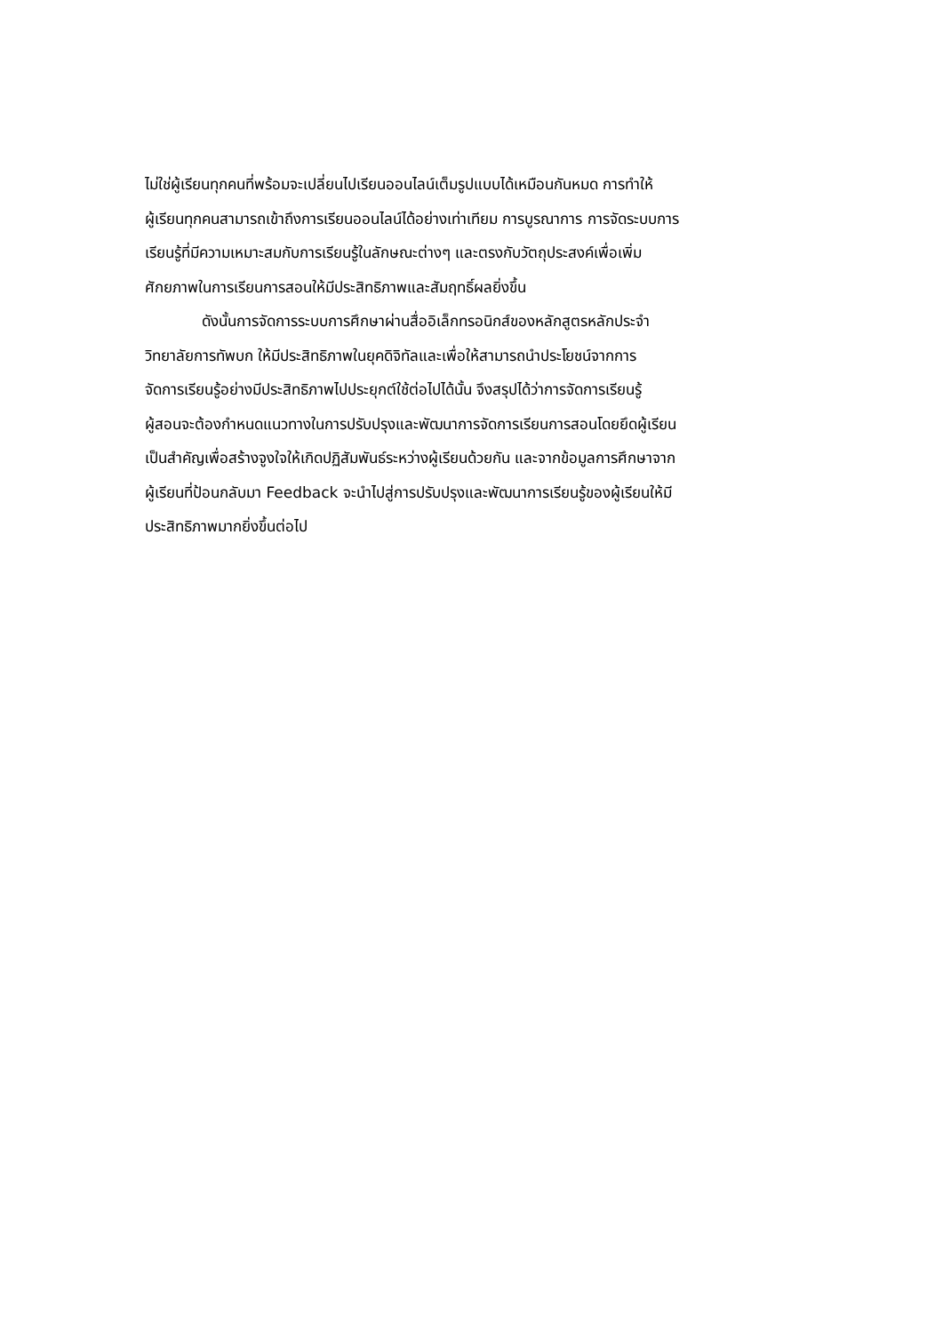ไม่ใช่ผู้เรียนทุกคนที่พร้อมจะเปลี่ยนไปเรียนออนไลน์เต็มรูปแบบได้เหมือนกันหมด การทำให้
ผู้เรียนทุกคนสามารถเข้าถึงการเรียนออนไลน์ได้อย่างเท่าเทียม การบูรณาการ การจัดระบบการ
เรียนรู้ที่มีความเหมาะสมกับการเรียนรู้ในลักษณะต่างๆ และตรงกับวัตถุประสงค์เพื่อเพิ่ม
ศักยภาพในการเรียนการสอนให้มีประสิทธิภาพและสัมฤทธิ์ผลยิ่งขึ้น
ดังนั้นการจัดการระบบการศึกษาผ่านสื่ออิเล็กทรอนิกส์ของหลักสูตรหลักประจำ
วิทยาลัยการทัพบก ให้มีประสิทธิภาพในยุคดิจิทัลและเพื่อให้สามารถนำประโยชน์จากการ
จัดการเรียนรู้อย่างมีประสิทธิภาพไปประยุกต์ใช้ต่อไปได้นั้น จึงสรุปได้ว่าการจัดการเรียนรู้
ผู้สอนจะต้องกำหนดแนวทางในการปรับปรุงและพัฒนาการจัดการเรียนการสอนโดยยึดผู้เรียน
เป็นสำคัญเพื่อสร้างจูงใจให้เกิดปฏิสัมพันธ์ระหว่างผู้เรียนด้วยกัน และจากข้อมูลการศึกษาจาก
ผู้เรียนที่ป้อนกลับมา Feedback จะนำไปสู่การปรับปรุงและพัฒนาการเรียนรู้ของผู้เรียนให้มี
ประสิทธิภาพมากยิ่งขึ้นต่อไป